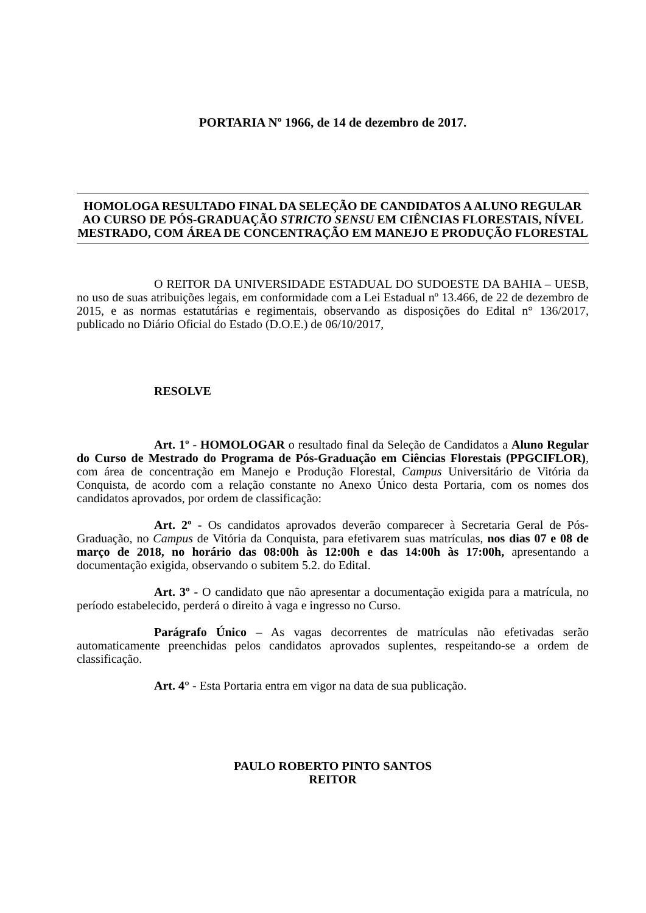PORTARIA Nº 1966, de 14 de dezembro de 2017.
HOMOLOGA RESULTADO FINAL DA SELEÇÃO DE CANDIDATOS A ALUNO REGULAR AO CURSO DE PÓS-GRADUAÇÃO STRICTO SENSU EM CIÊNCIAS FLORESTAIS, NÍVEL MESTRADO, COM ÁREA DE CONCENTRAÇÃO EM MANEJO E PRODUÇÃO FLORESTAL
O REITOR DA UNIVERSIDADE ESTADUAL DO SUDOESTE DA BAHIA – UESB, no uso de suas atribuições legais, em conformidade com a Lei Estadual nº 13.466, de 22 de dezembro de 2015, e as normas estatutárias e regimentais, observando as disposições do Edital n° 136/2017, publicado no Diário Oficial do Estado (D.O.E.) de 06/10/2017,
RESOLVE
Art. 1º - HOMOLOGAR o resultado final da Seleção de Candidatos a Aluno Regular do Curso de Mestrado do Programa de Pós-Graduação em Ciências Florestais (PPGCIFLOR), com área de concentração em Manejo e Produção Florestal, Campus Universitário de Vitória da Conquista, de acordo com a relação constante no Anexo Único desta Portaria, com os nomes dos candidatos aprovados, por ordem de classificação:
Art. 2º - Os candidatos aprovados deverão comparecer à Secretaria Geral de Pós-Graduação, no Campus de Vitória da Conquista, para efetivarem suas matrículas, nos dias 07 e 08 de março de 2018, no horário das 08:00h às 12:00h e das 14:00h às 17:00h, apresentando a documentação exigida, observando o subitem 5.2. do Edital.
Art. 3º - O candidato que não apresentar a documentação exigida para a matrícula, no período estabelecido, perderá o direito à vaga e ingresso no Curso.
Parágrafo Único – As vagas decorrentes de matrículas não efetivadas serão automaticamente preenchidas pelos candidatos aprovados suplentes, respeitando-se a ordem de classificação.
Art. 4° - Esta Portaria entra em vigor na data de sua publicação.
PAULO ROBERTO PINTO SANTOS
REITOR